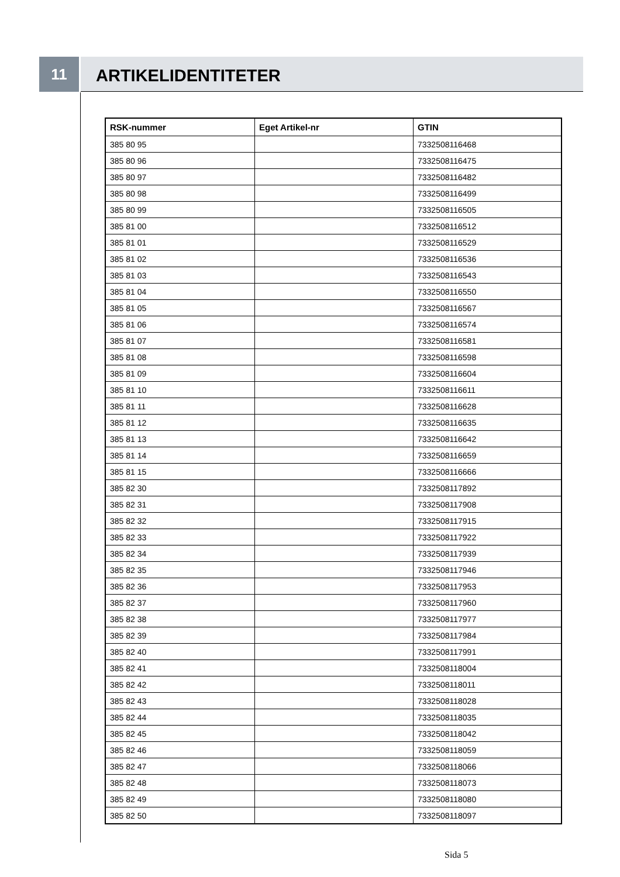11
ARTIKELIDENTITETER
| RSK-nummer | Eget Artikel-nr | GTIN |
| --- | --- | --- |
| 385 80 95 | | 7332508116468 |
| 385 80 96 | | 7332508116475 |
| 385 80 97 | | 7332508116482 |
| 385 80 98 | | 7332508116499 |
| 385 80 99 | | 7332508116505 |
| 385 81 00 | | 7332508116512 |
| 385 81 01 | | 7332508116529 |
| 385 81 02 | | 7332508116536 |
| 385 81 03 | | 7332508116543 |
| 385 81 04 | | 7332508116550 |
| 385 81 05 | | 7332508116567 |
| 385 81 06 | | 7332508116574 |
| 385 81 07 | | 7332508116581 |
| 385 81 08 | | 7332508116598 |
| 385 81 09 | | 7332508116604 |
| 385 81 10 | | 7332508116611 |
| 385 81 11 | | 7332508116628 |
| 385 81 12 | | 7332508116635 |
| 385 81 13 | | 7332508116642 |
| 385 81 14 | | 7332508116659 |
| 385 81 15 | | 7332508116666 |
| 385 82 30 | | 7332508117892 |
| 385 82 31 | | 7332508117908 |
| 385 82 32 | | 7332508117915 |
| 385 82 33 | | 7332508117922 |
| 385 82 34 | | 7332508117939 |
| 385 82 35 | | 7332508117946 |
| 385 82 36 | | 7332508117953 |
| 385 82 37 | | 7332508117960 |
| 385 82 38 | | 7332508117977 |
| 385 82 39 | | 7332508117984 |
| 385 82 40 | | 7332508117991 |
| 385 82 41 | | 7332508118004 |
| 385 82 42 | | 7332508118011 |
| 385 82 43 | | 7332508118028 |
| 385 82 44 | | 7332508118035 |
| 385 82 45 | | 7332508118042 |
| 385 82 46 | | 7332508118059 |
| 385 82 47 | | 7332508118066 |
| 385 82 48 | | 7332508118073 |
| 385 82 49 | | 7332508118080 |
| 385 82 50 | | 7332508118097 |
Sida 5